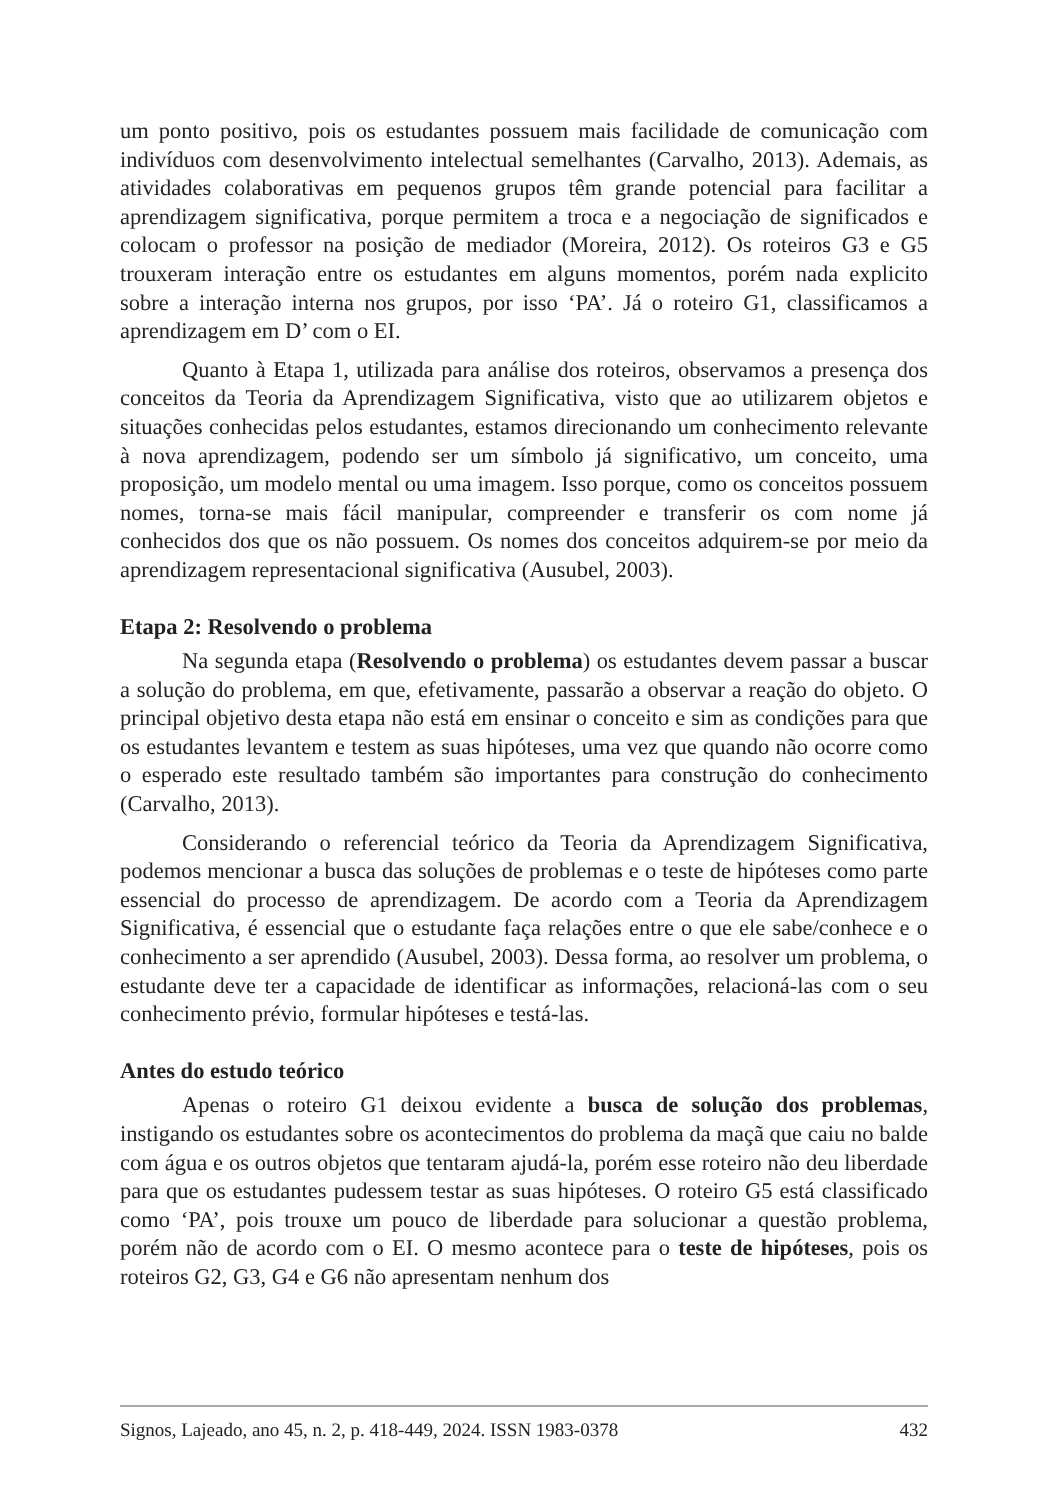um ponto positivo, pois os estudantes possuem mais facilidade de comunicação com indivíduos com desenvolvimento intelectual semelhantes (Carvalho, 2013). Ademais, as atividades colaborativas em pequenos grupos têm grande potencial para facilitar a aprendizagem significativa, porque permitem a troca e a negociação de significados e colocam o professor na posição de mediador (Moreira, 2012). Os roteiros G3 e G5 trouxeram interação entre os estudantes em alguns momentos, porém nada explicito sobre a interação interna nos grupos, por isso ‘PA’. Já o roteiro G1, classificamos a aprendizagem em D’ com o EI.
Quanto à Etapa 1, utilizada para análise dos roteiros, observamos a presença dos conceitos da Teoria da Aprendizagem Significativa, visto que ao utilizarem objetos e situações conhecidas pelos estudantes, estamos direcionando um conhecimento relevante à nova aprendizagem, podendo ser um símbolo já significativo, um conceito, uma proposição, um modelo mental ou uma imagem. Isso porque, como os conceitos possuem nomes, torna-se mais fácil manipular, compreender e transferir os com nome já conhecidos dos que os não possuem. Os nomes dos conceitos adquirem-se por meio da aprendizagem representacional significativa (Ausubel, 2003).
Etapa 2: Resolvendo o problema
Na segunda etapa (Resolvendo o problema) os estudantes devem passar a buscar a solução do problema, em que, efetivamente, passarão a observar a reação do objeto. O principal objetivo desta etapa não está em ensinar o conceito e sim as condições para que os estudantes levantem e testem as suas hipóteses, uma vez que quando não ocorre como o esperado este resultado também são importantes para construção do conhecimento (Carvalho, 2013).
Considerando o referencial teórico da Teoria da Aprendizagem Significativa, podemos mencionar a busca das soluções de problemas e o teste de hipóteses como parte essencial do processo de aprendizagem. De acordo com a Teoria da Aprendizagem Significativa, é essencial que o estudante faça relações entre o que ele sabe/conhece e o conhecimento a ser aprendido (Ausubel, 2003). Dessa forma, ao resolver um problema, o estudante deve ter a capacidade de identificar as informações, relacioná-las com o seu conhecimento prévio, formular hipóteses e testá-las.
Antes do estudo teórico
Apenas o roteiro G1 deixou evidente a busca de solução dos problemas, instigando os estudantes sobre os acontecimentos do problema da maçã que caiu no balde com água e os outros objetos que tentaram ajudá-la, porém esse roteiro não deu liberdade para que os estudantes pudessem testar as suas hipóteses. O roteiro G5 está classificado como ‘PA’, pois trouxe um pouco de liberdade para solucionar a questão problema, porém não de acordo com o EI. O mesmo acontece para o teste de hipóteses, pois os roteiros G2, G3, G4 e G6 não apresentam nenhum dos
Signos, Lajeado, ano 45, n. 2, p. 418-449, 2024. ISSN 1983-0378 432